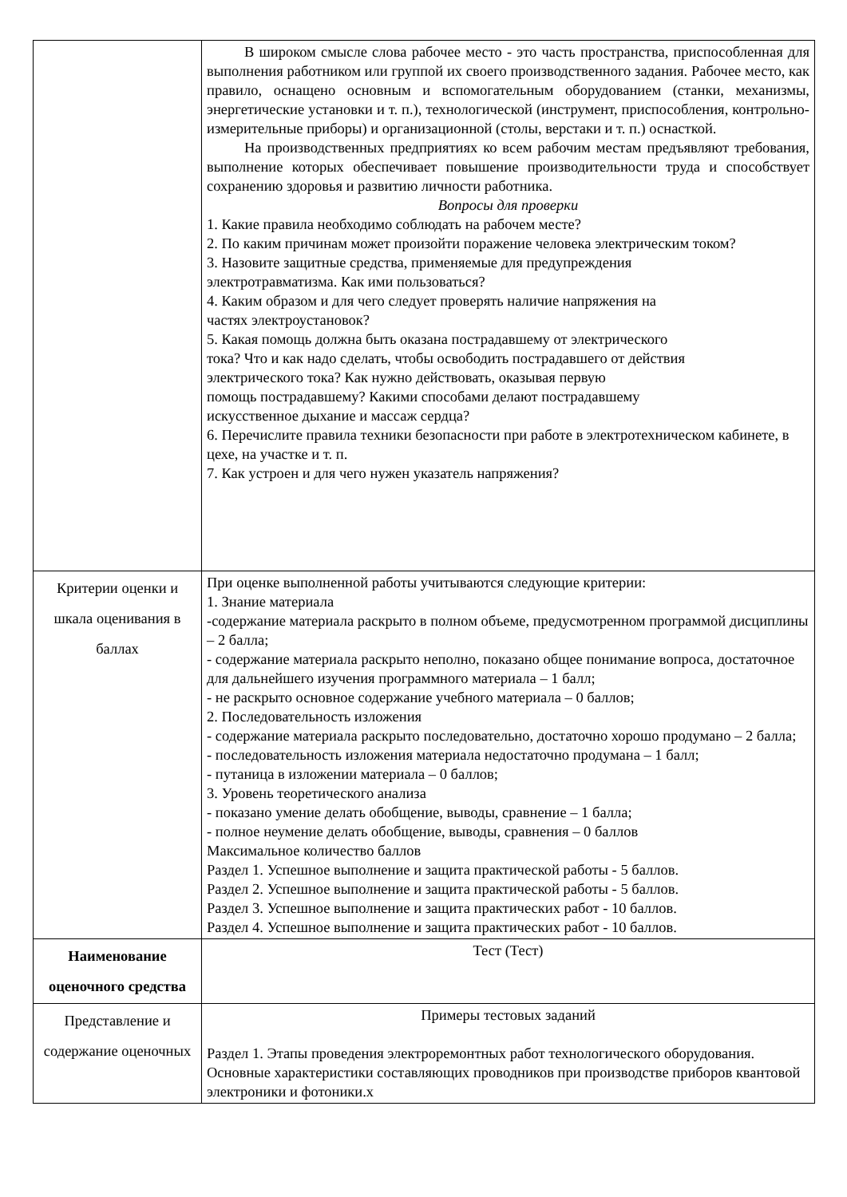| | В широком смысле слова рабочее место - это часть пространства, приспособленная для выполнения работником или группой их своего производственного задания. Рабочее место, как правило, оснащено основным и вспомогательным оборудованием (станки, механизмы, энергетические установки и т. п.), технологической (инструмент, приспособления, контрольно-измерительные приборы) и организационной (столы, верстаки и т. п.) оснасткой. На производственных предприятиях ко всем рабочим местам предъявляют требования, выполнение которых обеспечивает повышение производительности труда и способствует сохранению здоровья и развитию личности работника. Вопросы для проверки 1. Какие правила необходимо соблюдать на рабочем месте? 2. По каким причинам может произойти поражение человека электрическим током? 3. Назовите защитные средства, применяемые для предупреждения электротравматизма. Как ими пользоваться? 4. Каким образом и для чего следует проверять наличие напряжения на частях электроустановок? 5. Какая помощь должна быть оказана пострадавшему от электрического тока? Что и как надо сделать, чтобы освободить пострадавшего от действия электрического тока? Как нужно действовать, оказывая первую помощь пострадавшему? Какими способами делают пострадавшему искусственное дыхание и массаж сердца? 6. Перечислите правила техники безопасности при работе в электротехническом кабинете, в цехе, на участке и т. п. 7. Как устроен и для чего нужен указатель напряжения? |
| Критерии оценки и шкала оценивания в баллах | При оценке выполненной работы учитываются следующие критерии: 1. Знание материала -содержание материала раскрыто в полном объеме, предусмотренном программой дисциплины – 2 балла; - содержание материала раскрыто неполно, показано общее понимание вопроса, достаточное для дальнейшего изучения программного материала – 1 балл; - не раскрыто основное содержание учебного материала – 0 баллов; 2. Последовательность изложения - содержание материала раскрыто последовательно, достаточно хорошо продумано – 2 балла; - последовательность изложения материала недостаточно продумана – 1 балл; - путаница в изложении материала – 0 баллов; 3. Уровень теоретического анализа - показано умение делать обобщение, выводы, сравнение – 1 балла; - полное неумение делать обобщение, выводы, сравнения – 0 баллов Максимальное количество баллов Раздел 1. Успешное выполнение и защита практической работы - 5 баллов. Раздел 2. Успешное выполнение и защита практической работы - 5 баллов. Раздел 3. Успешное выполнение и защита практических работ - 10 баллов. Раздел 4. Успешное выполнение и защита практических работ - 10 баллов. |
| Наименование оценочного средства | Тест (Тест) |
| Представление и содержание оценочных | Примеры тестовых заданий Раздел 1. Этапы проведения электроремонтных работ технологического оборудования. Основные характеристики составляющих проводников при производстве приборов квантовой электроники и фотоники.х |